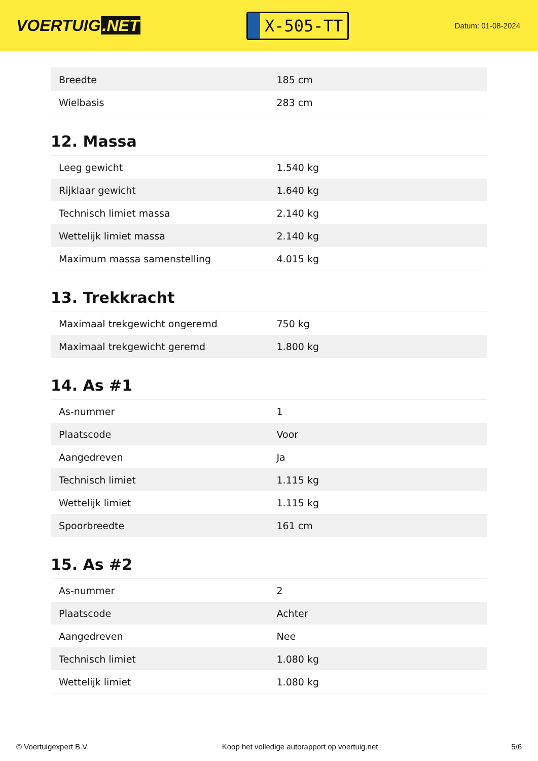VOERTUIG.NET
X-505-TT
Datum: 01-08-2024
| Breedte | 185 cm |
| Wielbasis | 283 cm |
12. Massa
| Leeg gewicht | 1.540 kg |
| Rijklaar gewicht | 1.640 kg |
| Technisch limiet massa | 2.140 kg |
| Wettelijk limiet massa | 2.140 kg |
| Maximum massa samenstelling | 4.015 kg |
13. Trekkracht
| Maximaal trekgewicht ongeremd | 750 kg |
| Maximaal trekgewicht geremd | 1.800 kg |
14. As #1
| As-nummer | 1 |
| Plaatscode | Voor |
| Aangedreven | Ja |
| Technisch limiet | 1.115 kg |
| Wettelijk limiet | 1.115 kg |
| Spoorbreedte | 161 cm |
15. As #2
| As-nummer | 2 |
| Plaatscode | Achter |
| Aangedreven | Nee |
| Technisch limiet | 1.080 kg |
| Wettelijk limiet | 1.080 kg |
© Voertuigexpert B.V. Koop het volledige autorapport op voertuig.net
5/6